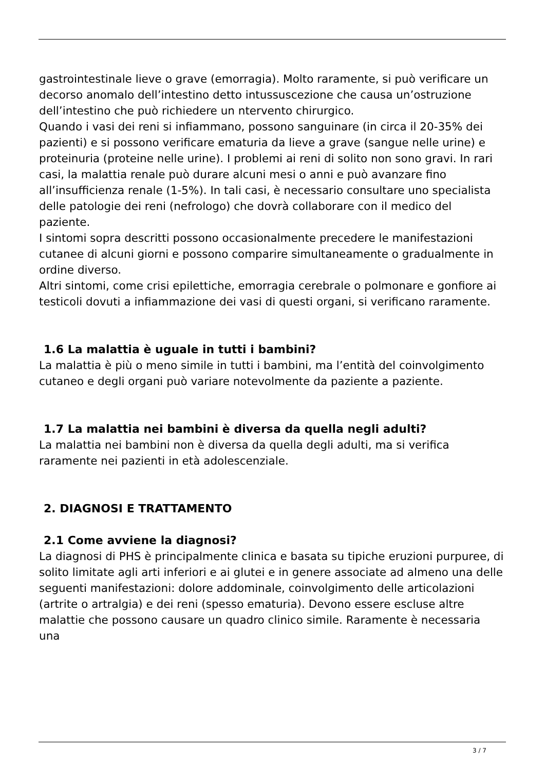gastrointestinale lieve o grave (emorragia). Molto raramente, si può verificare un decorso anomalo dell’intestino detto intussuscezione che causa un’ostruzione dell’intestino che può richiedere un ntervento chirurgico.
Quando i vasi dei reni si infiammano, possono sanguinare (in circa il 20-35% dei pazienti) e si possono verificare ematuria da lieve a grave (sangue nelle urine) e proteinuria (proteine nelle urine). I problemi ai reni di solito non sono gravi. In rari casi, la malattia renale può durare alcuni mesi o anni e può avanzare fino all’insufficienza renale (1-5%). In tali casi, è necessario consultare uno specialista delle patologie dei reni (nefrologo) che dovrà collaborare con il medico del paziente.
I sintomi sopra descritti possono occasionalmente precedere le manifestazioni cutanee di alcuni giorni e possono comparire simultaneamente o gradualmente in ordine diverso.
Altri sintomi, come crisi epilettiche, emorragia cerebrale o polmonare e gonfiore ai testicoli dovuti a infiammazione dei vasi di questi organi, si verificano raramente.
1.6 La malattia è uguale in tutti i bambini?
La malattia è più o meno simile in tutti i bambini, ma l’entità del coinvolgimento cutaneo e degli organi può variare notevolmente da paziente a paziente.
1.7 La malattia nei bambini è diversa da quella negli adulti?
La malattia nei bambini non è diversa da quella degli adulti, ma si verifica raramente nei pazienti in età adolescenziale.
2. DIAGNOSI E TRATTAMENTO
2.1 Come avviene la diagnosi?
La diagnosi di PHS è principalmente clinica e basata su tipiche eruzioni purpuree, di solito limitate agli arti inferiori e ai glutei e in genere associate ad almeno una delle seguenti manifestazioni: dolore addominale, coinvolgimento delle articolazioni (artrite o artralgia) e dei reni (spesso ematuria). Devono essere escluse altre malattie che possono causare un quadro clinico simile. Raramente è necessaria una
3 / 7